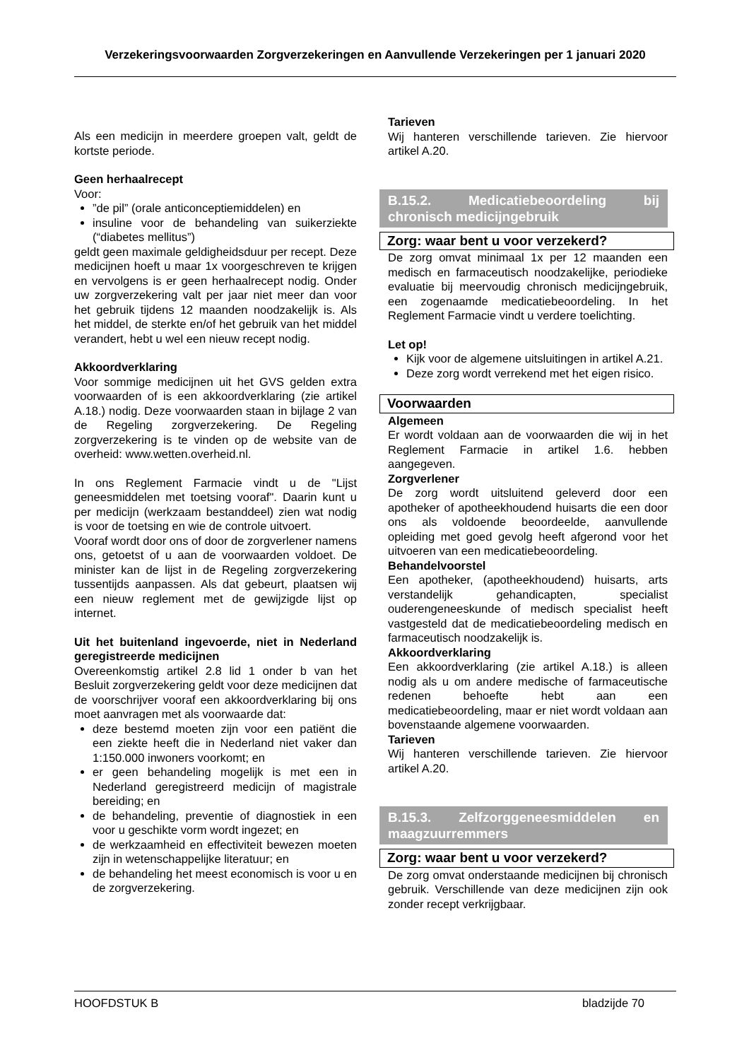Verzekeringsvoorwaarden Zorgverzekeringen en Aanvullende Verzekeringen per 1 januari 2020
Als een medicijn in meerdere groepen valt, geldt de kortste periode.
Geen herhaalrecept
Voor:
”de pil” (orale anticonceptiemiddelen) en
insuline voor de behandeling van suikerziekte (“diabetes mellitus”)
geldt geen maximale geldigheidsduur per recept. Deze medicijnen hoeft u maar 1x voorgeschreven te krijgen en vervolgens is er geen herhaalrecept nodig. Onder uw zorgverzekering valt per jaar niet meer dan voor het gebruik tijdens 12 maanden noodzakelijk is. Als het middel, de sterkte en/of het gebruik van het middel verandert, hebt u wel een nieuw recept nodig.
Akkoordverklaring
Voor sommige medicijnen uit het GVS gelden extra voorwaarden of is een akkoordverklaring (zie artikel A.18.) nodig. Deze voorwaarden staan in bijlage 2 van de Regeling zorgverzekering. De Regeling zorgverzekering is te vinden op de website van de overheid: www.wetten.overheid.nl.
In ons Reglement Farmacie vindt u de "Lijst geneesmiddelen met toetsing vooraf". Daarin kunt u per medicijn (werkzaam bestanddeel) zien wat nodig is voor de toetsing en wie de controle uitvoert.
Vooraf wordt door ons of door de zorgverlener namens ons, getoetst of u aan de voorwaarden voldoet. De minister kan de lijst in de Regeling zorgverzekering tussentijds aanpassen. Als dat gebeurt, plaatsen wij een nieuw reglement met de gewijzigde lijst op internet.
Uit het buitenland ingevoerde, niet in Nederland geregistreerde medicijnen
Overeenkomstig artikel 2.8 lid 1 onder b van het Besluit zorgverzekering geldt voor deze medicijnen dat de voorschrijver vooraf een akkoordverklaring bij ons moet aanvragen met als voorwaarde dat:
deze bestemd moeten zijn voor een patiënt die een ziekte heeft die in Nederland niet vaker dan 1:150.000 inwoners voorkomt; en
er geen behandeling mogelijk is met een in Nederland geregistreerd medicijn of magistrale bereiding; en
de behandeling, preventie of diagnostiek in een voor u geschikte vorm wordt ingezet; en
de werkzaamheid en effectiviteit bewezen moeten zijn in wetenschappelijke literatuur; en
de behandeling het meest economisch is voor u en de zorgverzekering.
Tarieven
Wij hanteren verschillende tarieven. Zie hiervoor artikel A.20.
B.15.2. Medicatiebeoordeling bij chronisch medicijngebruik
Zorg: waar bent u voor verzekerd?
De zorg omvat minimaal 1x per 12 maanden een medisch en farmaceutisch noodzakelijke, periodieke evaluatie bij meervoudig chronisch medicijngebruik, een zogenaamde medicatiebeoordeling. In het Reglement Farmacie vindt u verdere toelichting.
Let op!
Kijk voor de algemene uitsluitingen in artikel A.21.
Deze zorg wordt verrekend met het eigen risico.
Voorwaarden
Algemeen
Er wordt voldaan aan de voorwaarden die wij in het Reglement Farmacie in artikel 1.6. hebben aangegeven.
Zorgverlener
De zorg wordt uitsluitend geleverd door een apotheker of apotheekhoudend huisarts die een door ons als voldoende beoordeelde, aanvullende opleiding met goed gevolg heeft afgerond voor het uitvoeren van een medicatiebeoordeling.
Behandelvoorstel
Een apotheker, (apotheekhoudend) huisarts, arts verstandelijk gehandicapten, specialist ouderengeneeskunde of medisch specialist heeft vastgesteld dat de medicatiebeoordeling medisch en farmaceutisch noodzakelijk is.
Akkoordverklaring
Een akkoordverklaring (zie artikel A.18.) is alleen nodig als u om andere medische of farmaceutische redenen behoefte hebt aan een medicatiebeoordeling, maar er niet wordt voldaan aan bovenstaande algemene voorwaarden.
Tarieven
Wij hanteren verschillende tarieven. Zie hiervoor artikel A.20.
B.15.3. Zelfzorggeneesmiddelen en maagzuurremmers
Zorg: waar bent u voor verzekerd?
De zorg omvat onderstaande medicijnen bij chronisch gebruik. Verschillende van deze medicijnen zijn ook zonder recept verkrijgbaar.
HOOFDSTUK B bladzijde 70